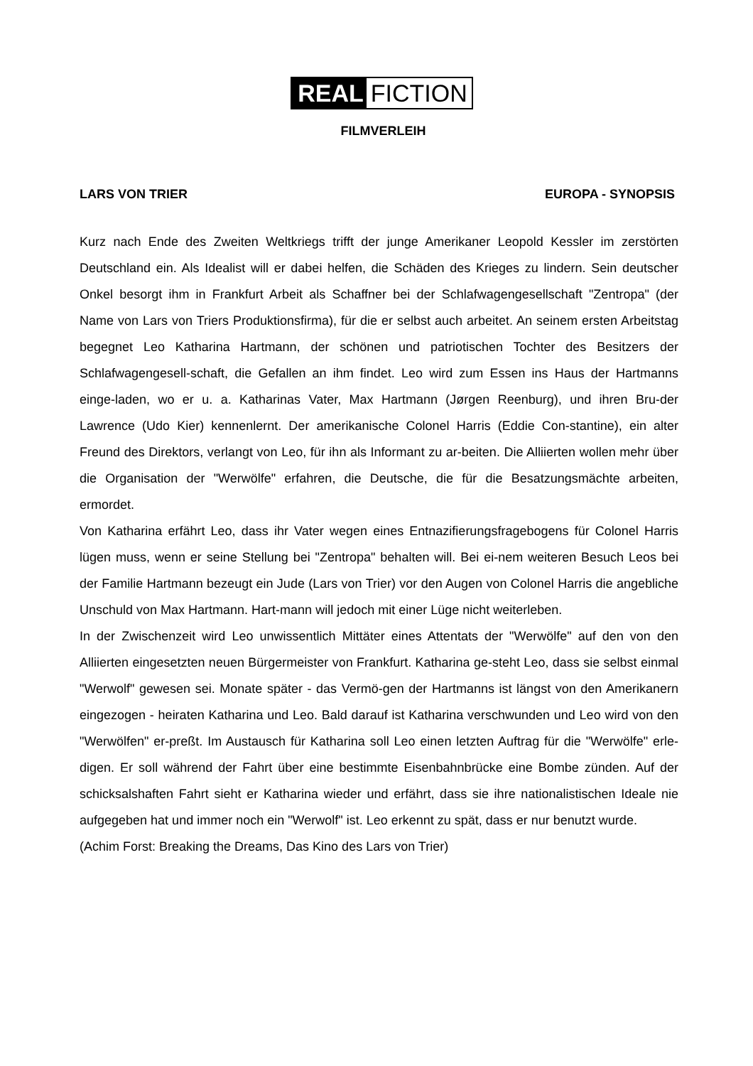REAL FICTION
FILMVERLEIH
LARS VON TRIER EUROPA - SYNOPSIS
Kurz nach Ende des Zweiten Weltkriegs trifft der junge Amerikaner Leopold Kessler im zerstörten Deutschland ein. Als Idealist will er dabei helfen, die Schäden des Krieges zu lindern. Sein deutscher Onkel besorgt ihm in Frankfurt Arbeit als Schaffner bei der Schlafwagengesellschaft "Zentropa" (der Name von Lars von Triers Produktionsfirma), für die er selbst auch arbeitet. An seinem ersten Arbeitstag begegnet Leo Katharina Hartmann, der schönen und patriotischen Tochter des Besitzers der Schlafwagengesell-schaft, die Gefallen an ihm findet. Leo wird zum Essen ins Haus der Hartmanns einge-laden, wo er u. a. Katharinas Vater, Max Hartmann (Jørgen Reenburg), und ihren Bru-der Lawrence (Udo Kier) kennenlernt. Der amerikanische Colonel Harris (Eddie Con-stantine), ein alter Freund des Direktors, verlangt von Leo, für ihn als Informant zu ar-beiten. Die Alliierten wollen mehr über die Organisation der "Werwölfe" erfahren, die Deutsche, die für die Besatzungsmächte arbeiten, ermordet.
Von Katharina erfährt Leo, dass ihr Vater wegen eines Entnazifierungsfragebogens für Colonel Harris lügen muss, wenn er seine Stellung bei "Zentropa" behalten will. Bei ei-nem weiteren Besuch Leos bei der Familie Hartmann bezeugt ein Jude (Lars von Trier) vor den Augen von Colonel Harris die angebliche Unschuld von Max Hartmann. Hart-mann will jedoch mit einer Lüge nicht weiterleben.
In der Zwischenzeit wird Leo unwissentlich Mittäter eines Attentats der "Werwölfe" auf den von den Alliierten eingesetzten neuen Bürgermeister von Frankfurt. Katharina ge-steht Leo, dass sie selbst einmal "Werwolf" gewesen sei. Monate später - das Vermö-gen der Hartmanns ist längst von den Amerikanern eingezogen - heiraten Katharina und Leo. Bald darauf ist Katharina verschwunden und Leo wird von den "Werwölfen" er-preßt. Im Austausch für Katharina soll Leo einen letzten Auftrag für die "Werwölfe" erle-digen. Er soll während der Fahrt über eine bestimmte Eisenbahnbrücke eine Bombe zünden. Auf der schicksalshaften Fahrt sieht er Katharina wieder und erfährt, dass sie ihre nationalistischen Ideale nie aufgegeben hat und immer noch ein "Werwolf" ist. Leo erkennt zu spät, dass er nur benutzt wurde.
(Achim Forst: Breaking the Dreams, Das Kino des Lars von Trier)